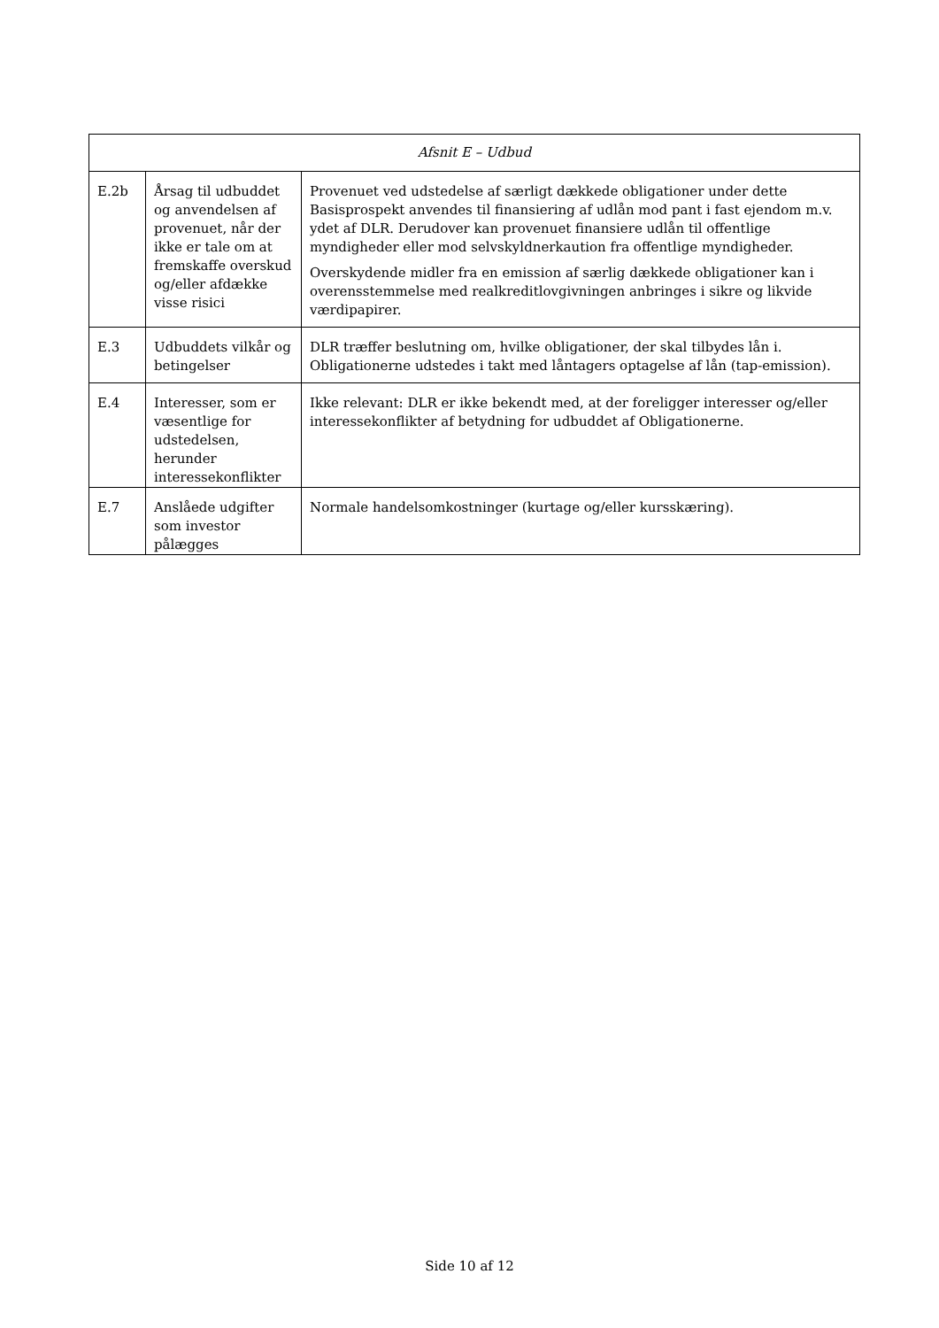| Afsnit E – Udbud | | |
| --- | --- | --- |
| E.2b | Årsag til udbuddet og anvendelsen af provenuet, når der ikke er tale om at fremskaffe overskud og/eller afdække visse risici | Provenuet ved udstedelse af særligt dækkede obligationer under dette Basisprospekt anvendes til finansiering af udlån mod pant i fast ejendom m.v. ydet af DLR. Derudover kan provenuet finansiere udlån til offentlige myndigheder eller mod selvskyldnerkaution fra offentlige myndigheder. Overskydende midler fra en emission af særlig dækkede obligationer kan i overensstemmelse med realkreditlovgivningen anbringes i sikre og likvide værdipapirer. |
| E.3 | Udbuddets vilkår og betingelser | DLR træffer beslutning om, hvilke obligationer, der skal tilbydes lån i. Obligationerne udstedes i takt med låntagers optagelse af lån (tap-emission). |
| E.4 | Interesser, som er væsentlige for udstedelsen, herunder interessekonflikter | Ikke relevant: DLR er ikke bekendt med, at der foreligger interesser og/eller interessekonflikter af betydning for udbuddet af Obligationerne. |
| E.7 | Anslåede udgifter som investor pålægges | Normale handelsomkostninger (kurtage og/eller kursskæring). |
Side 10 af 12